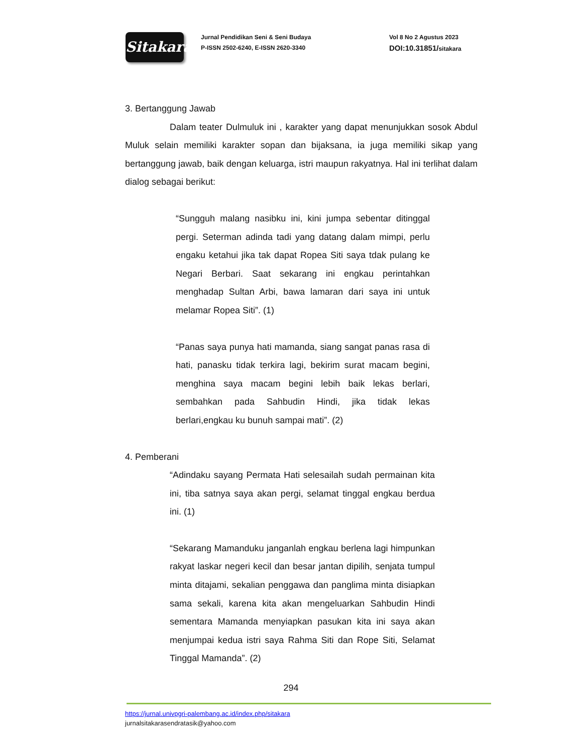Sitakara
Jurnal Pendidikan Seni & Seni Budaya
P-ISSN 2502-6240, E-ISSN 2620-3340
Vol 8 No 2 Agustus 2023
DOI:10.31851/sitakara
3. Bertanggung Jawab
Dalam teater Dulmuluk ini , karakter yang dapat menunjukkan sosok Abdul Muluk selain memiliki karakter sopan dan bijaksana, ia juga memiliki sikap yang bertanggung jawab, baik dengan keluarga, istri maupun rakyatnya. Hal ini terlihat dalam dialog sebagai berikut:
“Sungguh malang nasibku ini, kini jumpa sebentar ditinggal pergi. Seterman adinda tadi yang datang dalam mimpi, perlu engaku ketahui jika tak dapat Ropea Siti saya tdak pulang ke Negari Berbari. Saat sekarang ini engkau perintahkan menghadap Sultan Arbi, bawa lamaran dari saya ini untuk melamar Ropea Siti”. (1)
“Panas saya punya hati mamanda, siang sangat panas rasa di hati, panasku tidak terkira lagi, bekirim surat macam begini, menghina saya macam begini lebih baik lekas berlari, sembahkan pada Sahbudin Hindi, jika tidak lekas berlari,engkau ku bunuh sampai mati”. (2)
4. Pemberani
“Adindaku sayang Permata Hati selesailah sudah permainan kita ini, tiba satnya saya akan pergi, selamat tinggal engkau berdua ini. (1)
“Sekarang Mamanduku janganlah engkau berlena lagi himpunkan rakyat laskar negeri kecil dan besar jantan dipilih, senjata tumpul minta ditajami, sekalian penggawa dan panglima minta disiapkan sama sekali, karena kita akan mengeluarkan Sahbudin Hindi sementara Mamanda menyiapkan pasukan kita ini saya akan menjumpai kedua istri saya Rahma Siti dan Rope Siti, Selamat Tinggal Mamanda”. (2)
294
https://jurnal.univpgri-palembang.ac.id/index.php/sitakara
jurnalsitakarasendratasik@yahoo.com